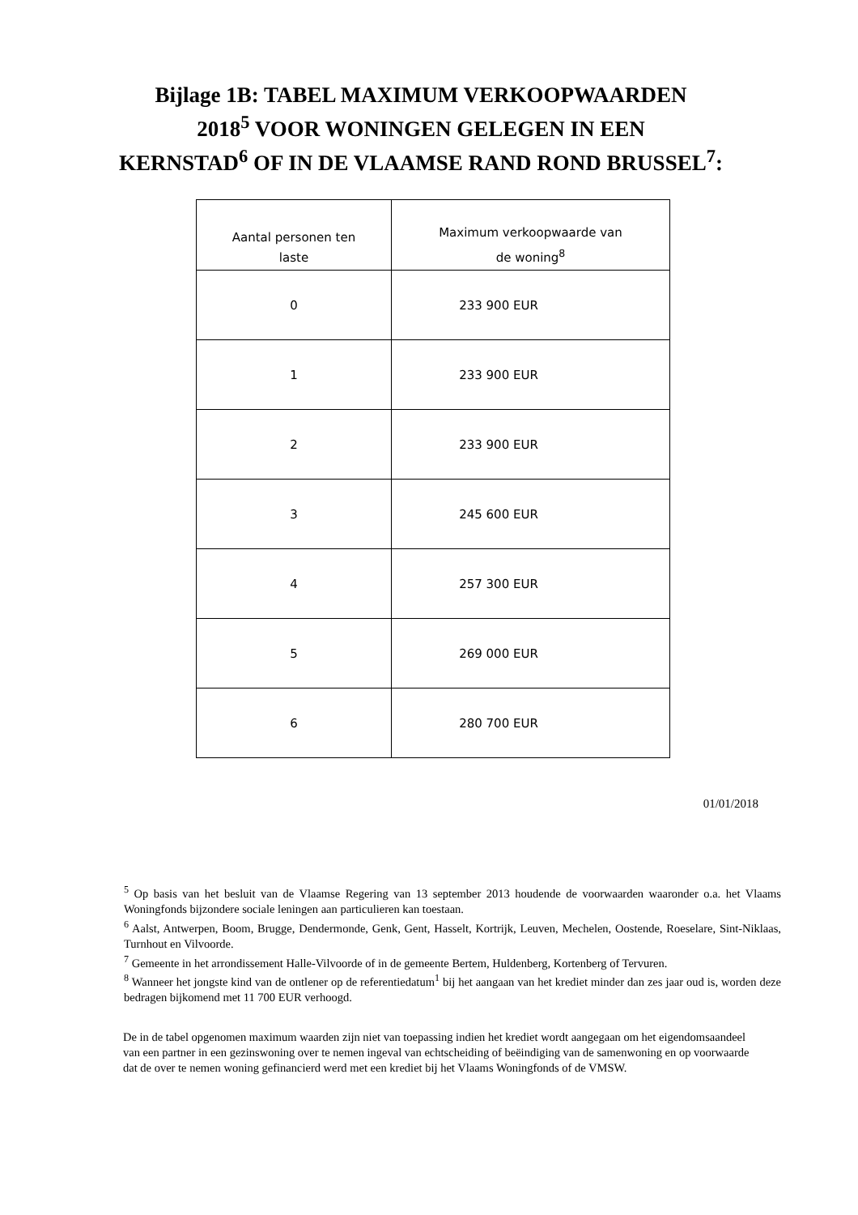Bijlage 1B: TABEL MAXIMUM VERKOOPWAARDEN
2018<sup>5</sup> VOOR WONINGEN GELEGEN IN EEN
KERNSTAD<sup>6</sup> OF IN DE VLAAMSE RAND ROND BRUSSEL<sup>7</sup>:
| Aantal personen ten laste | Maximum verkoopwaarde van de woning<sup>8</sup> |
| --- | --- |
| 0 | 233 900 EUR |
| 1 | 233 900 EUR |
| 2 | 233 900 EUR |
| 3 | 245 600 EUR |
| 4 | 257 300 EUR |
| 5 | 269 000 EUR |
| 6 | 280 700 EUR |
01/01/2018
<sup>5</sup> Op basis van het besluit van de Vlaamse Regering van 13 september 2013 houdende de voorwaarden waaronder o.a. het Vlaams Woningfonds bijzondere sociale leningen aan particulieren kan toestaan.
<sup>6</sup> Aalst, Antwerpen, Boom, Brugge, Dendermonde, Genk, Gent, Hasselt, Kortrijk, Leuven, Mechelen, Oostende, Roeselare, Sint-Niklaas, Turnhout en Vilvoorde.
<sup>7</sup> Gemeente in het arrondissement Halle-Vilvoorde of in de gemeente Bertem, Huldenberg, Kortenberg of Tervuren.
<sup>8</sup> Wanneer het jongste kind van de ontlener op de referentiedatum<sup>1</sup> bij het aangaan van het krediet minder dan zes jaar oud is, worden deze bedragen bijkomend met 11 700 EUR verhoogd.
De in de tabel opgenomen maximum waarden zijn niet van toepassing indien het krediet wordt aangegaan om het eigendomsaandeel van een partner in een gezinswoning over te nemen ingeval van echtscheiding of beëindiging van de samenwoning en op voorwaarde dat de over te nemen woning gefinancierd werd met een krediet bij het Vlaams Woningfonds of de VMSW.